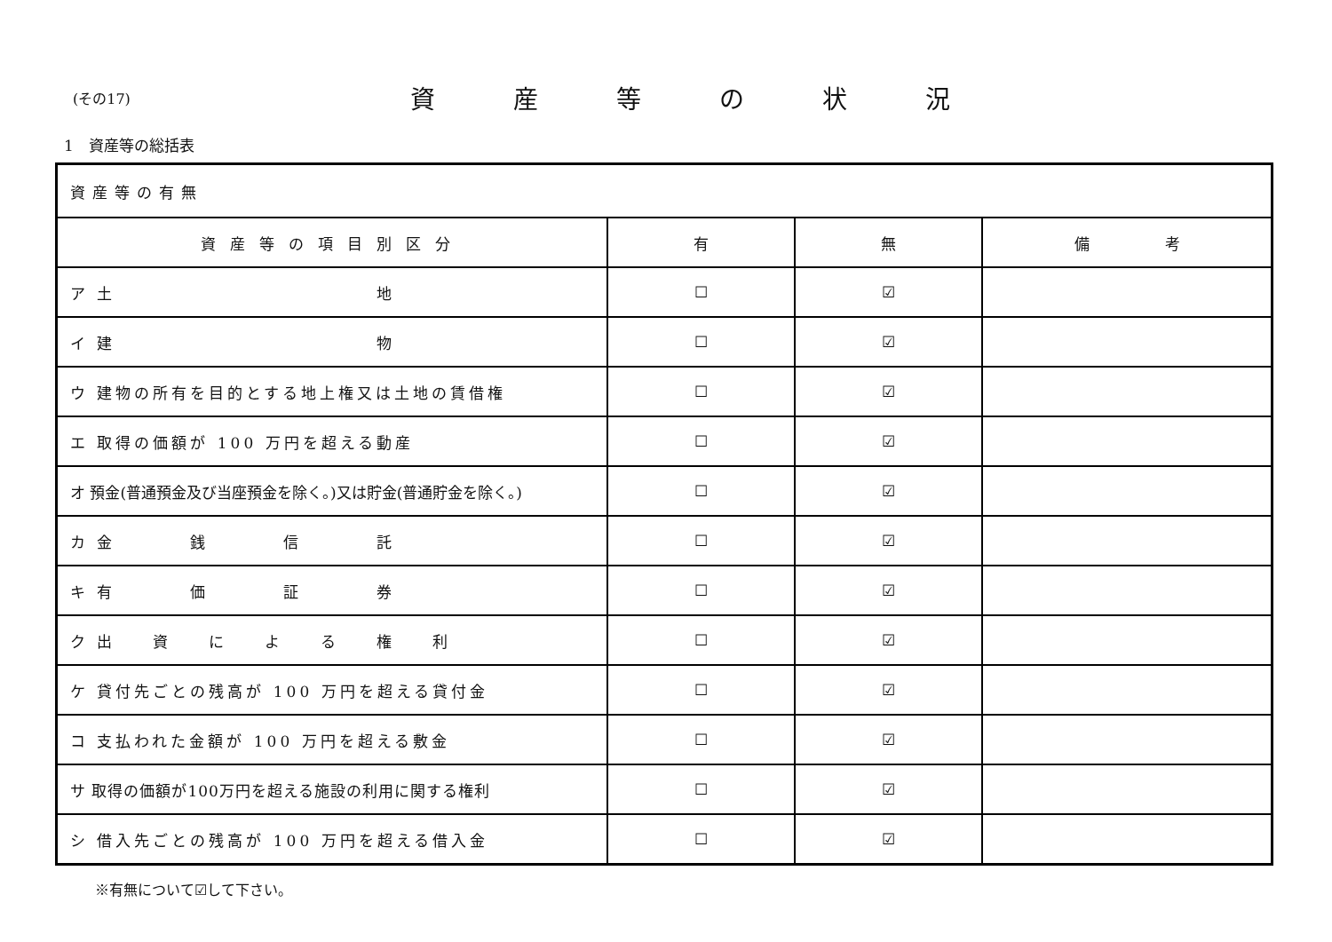(その17)
資産等の状況
1　資産等の総括表
| 資産等の有無 | | | |
| 資産等の項目別区分 | 有 | 無 | 備 考 |
| ア 土 地 | ☐ | ☑ | |
| イ 建 物 | ☐ | ☑ | |
| ウ 建物の所有を目的とする地上権又は土地の賃借権 | ☐ | ☑ | |
| エ 取得の価額が 100 万円を超える動産 | ☐ | ☑ | |
| オ 預金(普通預金及び当座預金を除く。)又は貯金(普通貯金を除く。) | ☐ | ☑ | |
| カ 金 銭 信 託 | ☐ | ☑ | |
| キ 有 価 証 券 | ☐ | ☑ | |
| ク 出 資 に よ る 権 利 | ☐ | ☑ | |
| ケ 貸付先ごとの残高が 100 万円を超える貸付金 | ☐ | ☑ | |
| コ 支払われた金額が 100 万円を超える敷金 | ☐ | ☑ | |
| サ 取得の価額が100万円を超える施設の利用に関する権利 | ☐ | ☑ | |
| シ 借入先ごとの残高が 100 万円を超える借入金 | ☐ | ☑ | |
※有無について☑して下さい。